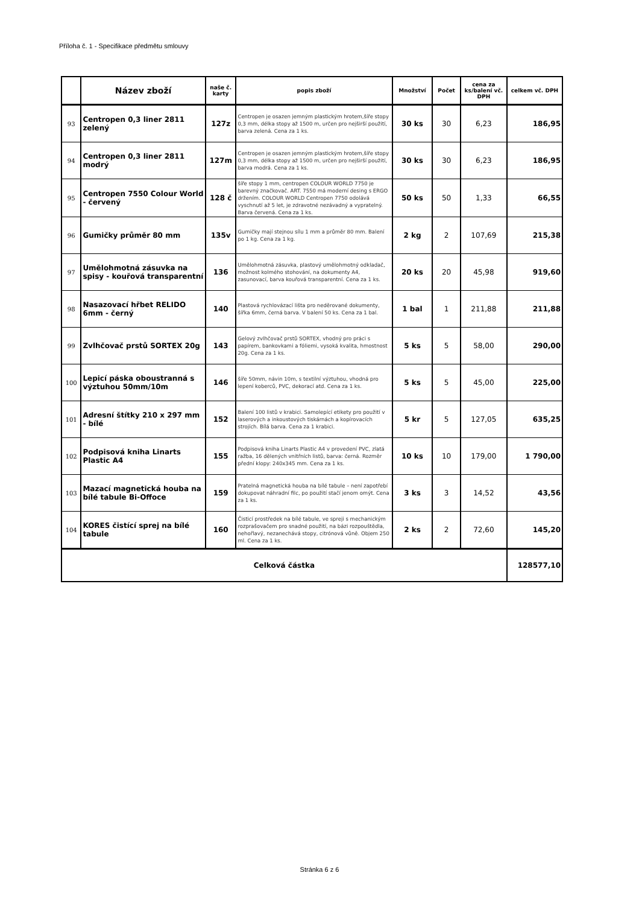Příloha č. 1 - Specifikace předmětu smlouvy
| | Název zboží | naše č. karty | popis zboží | Množství | Počet | cena za ks/balení vč. DPH | celkem vč. DPH |
| --- | --- | --- | --- | --- | --- | --- | --- |
| 93 | Centropen 0,3 liner 2811 zelený | 127z | Centropen je osazen jemným plastickým hrotem,šíře stopy 0,3 mm, délka stopy až 1500 m, určen pro nejširší použití, barva zelená. Cena za 1 ks. | 30 ks | 30 | 6,23 | 186,95 |
| 94 | Centropen 0,3 liner 2811 modrý | 127m | Centropen je osazen jemným plastickým hrotem,šíře stopy 0,3 mm, délka stopy až 1500 m, určen pro nejširší použití, barva modrá. Cena za 1 ks. | 30 ks | 30 | 6,23 | 186,95 |
| 95 | Centropen 7550 Colour World - červený | 128 č | šíře stopy 1 mm, centropen COLOUR WORLD 7750 je barevný značkovač. ART. 7550 má moderní desing s ERGO držením. COLOUR WORLD Centropen 7750 odolává vyschnutí až 5 let, je zdravotné nezávadný a vypratelný. Barva červená. Cena za 1 ks. | 50 ks | 50 | 1,33 | 66,55 |
| 96 | Gumičky průměr 80 mm | 135v | Gumičky mají stejnou sílu 1 mm a průměr 80 mm. Balení po 1 kg. Cena za 1 kg. | 2 kg | 2 | 107,69 | 215,38 |
| 97 | Umělohmotná zásuvka na spisy - kouřová transparentní | 136 | Umělohmotná zásuvka, plastový umělohmotný odkladač, možnost kolmého stohování, na dokumenty A4, zasunovací, barva kouřová transparentní. Cena za 1 ks. | 20 ks | 20 | 45,98 | 919,60 |
| 98 | Nasazovací hřbet RELIDO 6mm - černý | 140 | Plastová rychlovázací lišta pro neděrované dokumenty, šířka 6mm, černá barva. V balení 50 ks. Cena za 1 bal. | 1 bal | 1 | 211,88 | 211,88 |
| 99 | Zvlhčovač prstů SORTEX 20g | 143 | Gelový zvlhčovač prstů SORTEX, vhodný pro práci s papírem, bankovkami a fóliemi, vysoká kvalita, hmostnost 20g. Cena za 1 ks. | 5 ks | 5 | 58,00 | 290,00 |
| 100 | Lepicí páska oboustranná s výztuhou 50mm/10m | 146 | šíře 50mm, návin 10m, s textilní výztuhou, vhodná pro lepení koberců, PVC, dekorací atd. Cena za 1 ks. | 5 ks | 5 | 45,00 | 225,00 |
| 101 | Adresní štítky 210 x 297 mm - bílé | 152 | Balení 100 listů v krabici. Samolepící etikety pro použití v laserových a inkoustových tiskárnách a kopírovacích strojích. Bílá barva. Cena za 1 krabici. | 5 kr | 5 | 127,05 | 635,25 |
| 102 | Podpisová kniha Linarts Plastic A4 | 155 | Podpisová kniha Linarts Plastic A4 v provedení PVC, zlatá ražba, 16 dělených vnitřních listů, barva: černá. Rozměr přední klopy: 240x345 mm. Cena za 1 ks. | 10 ks | 10 | 179,00 | 1 790,00 |
| 103 | Mazací magnetická houba na bílé tabule Bi-Offoce | 159 | Pratelná magnetická houba na bílé tabule – není zapotřebí dokupovat náhradní filc, po použití stačí jenom omýt. Cena za 1 ks. | 3 ks | 3 | 14,52 | 43,56 |
| 104 | KORES čistící sprej na bílé tabule | 160 | Čisticí prostředek na bílé tabule, ve spreji s mechanickým rozprašovačem pro snadné použití, na bázi rozpouštědla, nehořlavý, nezanechává stopy, citrónová vůně. Objem 250 ml. Cena za 1 ks. | 2 ks | 2 | 72,60 | 145,20 |
| Celková částka | | | | | | | 128577,10 |
Stránka 6 z 6